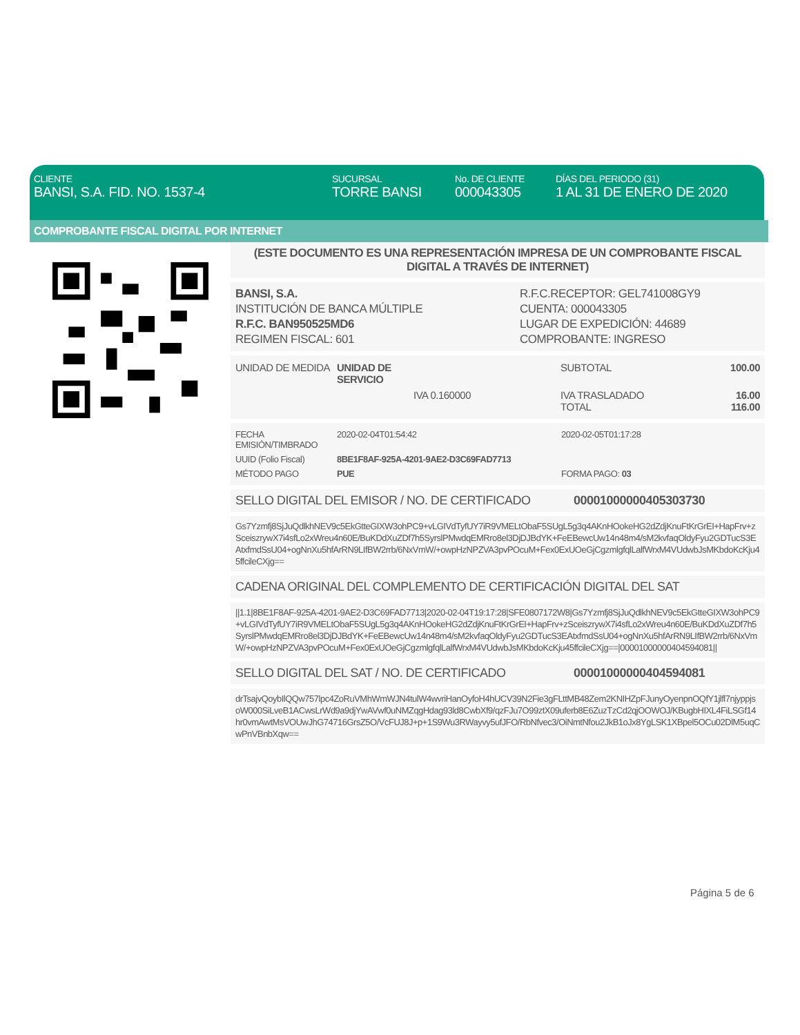CLIENTE
BANSI, S.A. FID. NO. 1537-4
SUCURSAL
TORRE BANSI
No. DE CLIENTE
000043305
DÍAS DEL PERIODO (31)
1 AL 31 DE ENERO DE 2020
COMPROBANTE FISCAL DIGITAL POR INTERNET
(ESTE DOCUMENTO ES UNA REPRESENTACIÓN IMPRESA DE UN COMPROBANTE FISCAL DIGITAL A TRAVÉS DE INTERNET)
BANSI, S.A.
INSTITUCIÓN DE BANCA MÚLTIPLE
R.F.C. BAN950525MD6
REGIMEN FISCAL: 601
R.F.C.RECEPTOR: GEL741008GY9
CUENTA: 000043305
LUGAR DE EXPEDICIÓN: 44689
COMPROBANTE: INGRESO
| UNIDAD DE MEDIDA | UNIDAD DE SERVICIO | | SUBTOTAL | 100.00 |
| | | IVA 0.160000 | IVA TRASLADADO TOTAL | 16.00 116.00 |
| FECHA EMISIÓN/TIMBRADO | 2020-02-04T01:54:42 | 2020-02-05T01:17:28 |
| UUID (Folio Fiscal) | 8BE1F8AF-925A-4201-9AE2-D3C69FAD7713 | |
| MÉTODO PAGO | PUE | FORMA PAGO: 03 |
SELLO DIGITAL DEL EMISOR / NO. DE CERTIFICADO 00001000000405303730
Gs7Yzmfj8SjJuQdlkhNEV9c5EkGtteGIXW3ohPC9+vLGIVdTyfUY7iR9VMELtObaF5SUgL5g3q4AKnHOokeHG2dZdjKnuFtKrGrEI+HapFrv+zSceiszrywX7i4sfLo2xWreu4n60E/BuKDdXuZDf7h5SyrslPMwdqEMRro8el3DjDJBdYK+FeEBewcUw14n48m4/sM2kvfaqOldyFyu2GDTucS3EAtxfmdSsU04+ogNnXu5hfArRN9LIfBW2rrb/6NxVmW/+owpHzNPZVA3pvPOcuM+Fex0ExUOeGjCgzmlgfqlLalfWrxM4VUdwbJsMKbdoKcKju45ffcileCXjg==
CADENA ORIGINAL DEL COMPLEMENTO DE CERTIFICACIÓN DIGITAL DEL SAT
||1.1|8BE1F8AF-925A-4201-9AE2-D3C69FAD7713|2020-02-04T19:17:28|SFE0807172W8|Gs7Yzmfj8SjJuQdlkhNEV9c5EkGtteGIXW3ohPC9+vLGIVdTyfUY7iR9VMELtObaF5SUgL5g3q4AKnHOokeHG2dZdjKnuFtKrGrEI+HapFrv+zSceiszrywX7i4sfLo2xWreu4n60E/BuKDdXuZDf7h5SyrslPMwdqEMRro8el3DjDJBdYK+FeEBewcUw14n48m4/sM2kvfaqOldyFyu2GDTucS3EAtxfmdSsU04+ogNnXu5hfArRN9LIfBW2rrb/6NxVmW/+owpHzNPZVA3pvPOcuM+Fex0ExUOeGjCgzmlgfqlLalfWrxM4VUdwbJsMKbdoKcKju45ffcileCXjg==|00001000000404594081||
SELLO DIGITAL DEL SAT / NO. DE CERTIFICADO 00001000000404594081
drTsajvQoybIlQQw757lpc4ZoRuVMhWmWJN4tulW4wvriHanOyfoH4hUCV39N2Fie3gFLttMB48Zem2KNIHZpFJunyOyenpnOQfY1jlfl7njyppjsoW000SiLveB1ACwsLrWd9a9djYwAVwf0uNMZqgHdag93ld8CwbXf9/qzFJu7O99ztX09uferb8E6ZuzTzCd2qjOOWOJ/KBugbHIXL4FiLSGf14hr0vmAwtMsVOUwJhG74716GrsZ5O/VcFUJ8J+p+1S9Wu3RWayvy5ufJFO/RbNfvec3/OiNmtNfou2JkB1oJx8YgLSK1XBpel5OCu02DlM5uqCwPnVBnbXqw==
Página 5 de 6